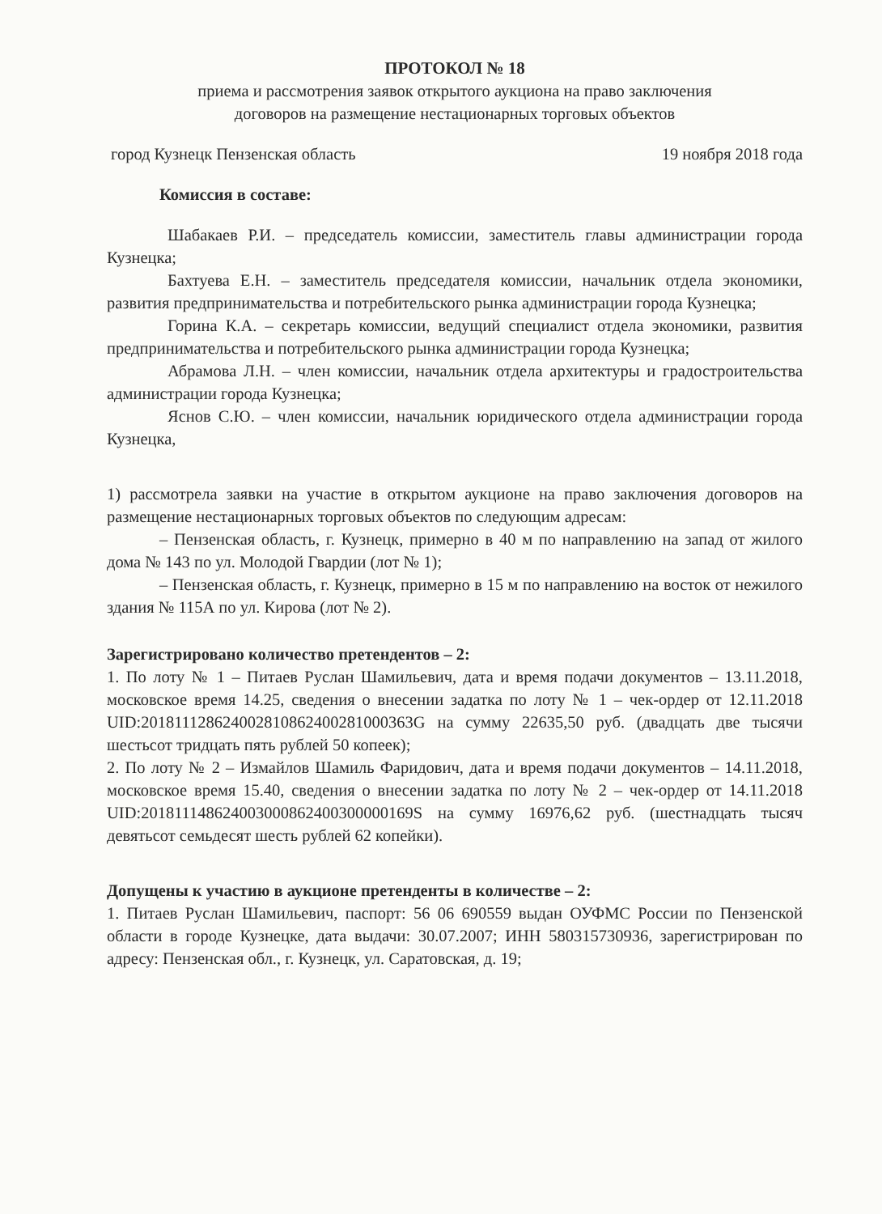ПРОТОКОЛ № 18
приема и рассмотрения заявок открытого аукциона на право заключения
договоров на размещение нестационарных торговых объектов
город Кузнецк Пензенская область 19 ноября 2018 года
Комиссия в составе:
Шабакаев Р.И. – председатель комиссии, заместитель главы администрации города Кузнецка;
Бахтуева Е.Н. – заместитель председателя комиссии, начальник отдела экономики, развития предпринимательства и потребительского рынка администрации города Кузнецка;
Горина К.А. – секретарь комиссии, ведущий специалист отдела экономики, развития предпринимательства и потребительского рынка администрации города Кузнецка;
Абрамова Л.Н. – член комиссии, начальник отдела архитектуры и градостроительства администрации города Кузнецка;
Яснов С.Ю. – член комиссии, начальник юридического отдела администрации города Кузнецка,
1) рассмотрела заявки на участие в открытом аукционе на право заключения договоров на размещение нестационарных торговых объектов по следующим адресам:
– Пензенская область, г. Кузнецк, примерно в 40 м по направлению на запад от жилого дома № 143 по ул. Молодой Гвардии (лот № 1);
– Пензенская область, г. Кузнецк, примерно в 15 м по направлению на восток от нежилого здания № 115А по ул. Кирова (лот № 2).
Зарегистрировано количество претендентов – 2:
1. По лоту № 1 – Питаев Руслан Шамильевич, дата и время подачи документов – 13.11.2018, московское время 14.25, сведения о внесении задатка по лоту № 1 – чек-ордер от 12.11.2018 UID:20181112862400281086240028100036​3G на сумму 22635,50 руб. (двадцать две тысячи шестьсот тридцать пять рублей 50 копеек);
2. По лоту № 2 – Измайлов Шамиль Фаридович, дата и время подачи документов – 14.11.2018, московское время 15.40, сведения о внесении задатка по лоту № 2 – чек-ордер от 14.11.2018 UID:20181114862400300086240030000016​9S на сумму 16976,62 руб. (шестнадцать тысяч девятьсот семьдесят шесть рублей 62 копейки).
Допущены к участию в аукционе претенденты в количестве – 2:
1. Питаев Руслан Шамильевич, паспорт: 56 06 690559 выдан ОУФМС России по Пензенской области в городе Кузнецке, дата выдачи: 30.07.2007; ИНН 580315730936, зарегистрирован по адресу: Пензенская обл., г. Кузнецк, ул. Саратовская, д. 19;